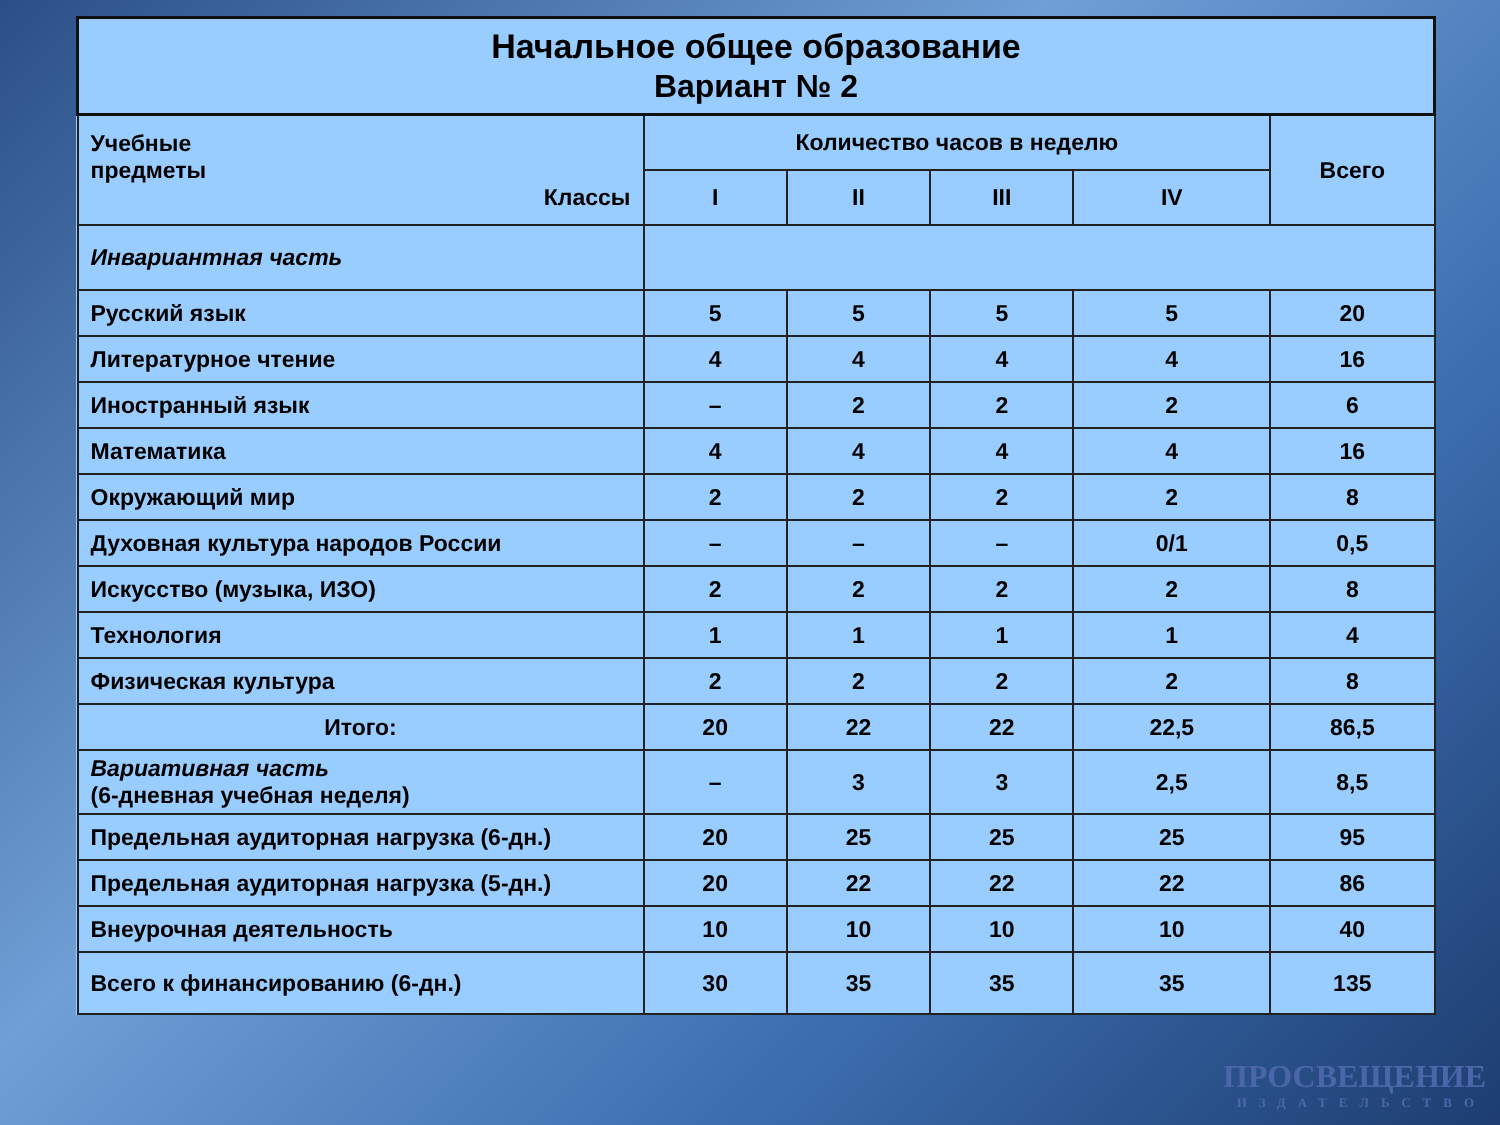| Начальное общее образование Вариант № 2 | | | | | |
| --- | --- | --- | --- | --- | --- |
| Учебные предметы Классы | Количество часов в неделю | | | | Всего |
| | I | II | III | IV | |
| Инвариантная часть | | | | | |
| Русский язык | 5 | 5 | 5 | 5 | 20 |
| Литературное чтение | 4 | 4 | 4 | 4 | 16 |
| Иностранный язык | – | 2 | 2 | 2 | 6 |
| Математика | 4 | 4 | 4 | 4 | 16 |
| Окружающий мир | 2 | 2 | 2 | 2 | 8 |
| Духовная культура народов России | – | – | – | 0/1 | 0,5 |
| Искусство (музыка, ИЗО) | 2 | 2 | 2 | 2 | 8 |
| Технология | 1 | 1 | 1 | 1 | 4 |
| Физическая культура | 2 | 2 | 2 | 2 | 8 |
| Итого: | 20 | 22 | 22 | 22,5 | 86,5 |
| Вариативная часть (6-дневная учебная неделя) | – | 3 | 3 | 2,5 | 8,5 |
| Предельная аудиторная нагрузка (6-дн.) | 20 | 25 | 25 | 25 | 95 |
| Предельная аудиторная нагрузка (5-дн.) | 20 | 22 | 22 | 22 | 86 |
| Внеурочная деятельность | 10 | 10 | 10 | 10 | 40 |
| Всего к финансированию (6-дн.) | 30 | 35 | 35 | 35 | 135 |
ПРОСВЕЩЕНИЕ
ИЗДАТЕЛЬСТВО